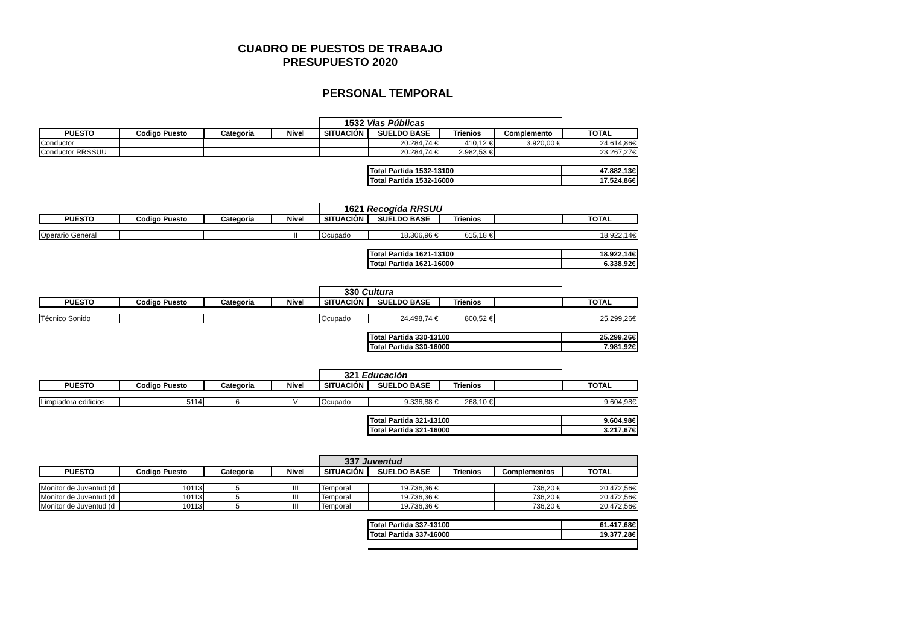CUADRO DE PUESTOS DE TRABAJO
PRESUPUESTO 2020
PERSONAL TEMPORAL
| | | | | 1532 Vias Públicas | | | | |
| PUESTO | Codigo Puesto | Categoria | Nivel | SITUACIÓN | SUELDO BASE | Trienios | Complemento | TOTAL |
| Conductor | | | | | 20.284,74 € | 410,12 € | 3.920,00 € | 24.614,86€ |
| Conductor RRSSUU | | | | | 20.284,74 € | 2.982,53 € | | 23.267,27€ |
| Total Partida 1532-13100 | 47.882,13€ |
| Total Partida 1532-16000 | 17.524,86€ |
| | | | | 1621 Recogida RRSUU | | | | |
| PUESTO | Codigo Puesto | Categoria | Nivel | SITUACIÓN | SUELDO BASE | Trienios | | TOTAL |
| Operario General | | | II | Ocupado | 18.306,96 € | 615,18 € | | 18.922,14€ |
| Total Partida 1621-13100 | 18.922,14€ |
| Total Partida 1621-16000 | 6.338,92€ |
| | | | | 330 Cultura | | | | |
| PUESTO | Codigo Puesto | Categoria | Nivel | SITUACIÓN | SUELDO BASE | Trienios | | TOTAL |
| Técnico Sonido | | | | Ocupado | 24.498,74 € | 800,52 € | | 25.299,26€ |
| Total Partida 330-13100 | 25.299,26€ |
| Total Partida 330-16000 | 7.981,92€ |
| | | | | 321 Educación | | | | |
| PUESTO | Codigo Puesto | Categoria | Nivel | SITUACIÓN | SUELDO BASE | Trienios | | TOTAL |
| Limpiadora edificios | 5114 | 6 | V | Ocupado | 9.336,88 € | 268,10 € | | 9.604,98€ |
| Total Partida 321-13100 | 9.604,98€ |
| Total Partida 321-16000 | 3.217,67€ |
| | | | | 337 Juventud | | | | |
| PUESTO | Codigo Puesto | Categoria | Nivel | SITUACIÓN | SUELDO BASE | Trienios | Complementos | TOTAL |
| Monitor de Juventud (d | 10113 | 5 | III | Temporal | 19.736,36 € | | 736,20 € | 20.472,56€ |
| Monitor de Juventud (d | 10113 | 5 | III | Temporal | 19.736,36 € | | 736,20 € | 20.472,56€ |
| Monitor de Juventud (d | 10113 | 5 | III | Temporal | 19.736,36 € | | 736,20 € | 20.472,56€ |
| Total Partida 337-13100 | 61.417,68€ |
| Total Partida 337-16000 | 19.377,28€ |